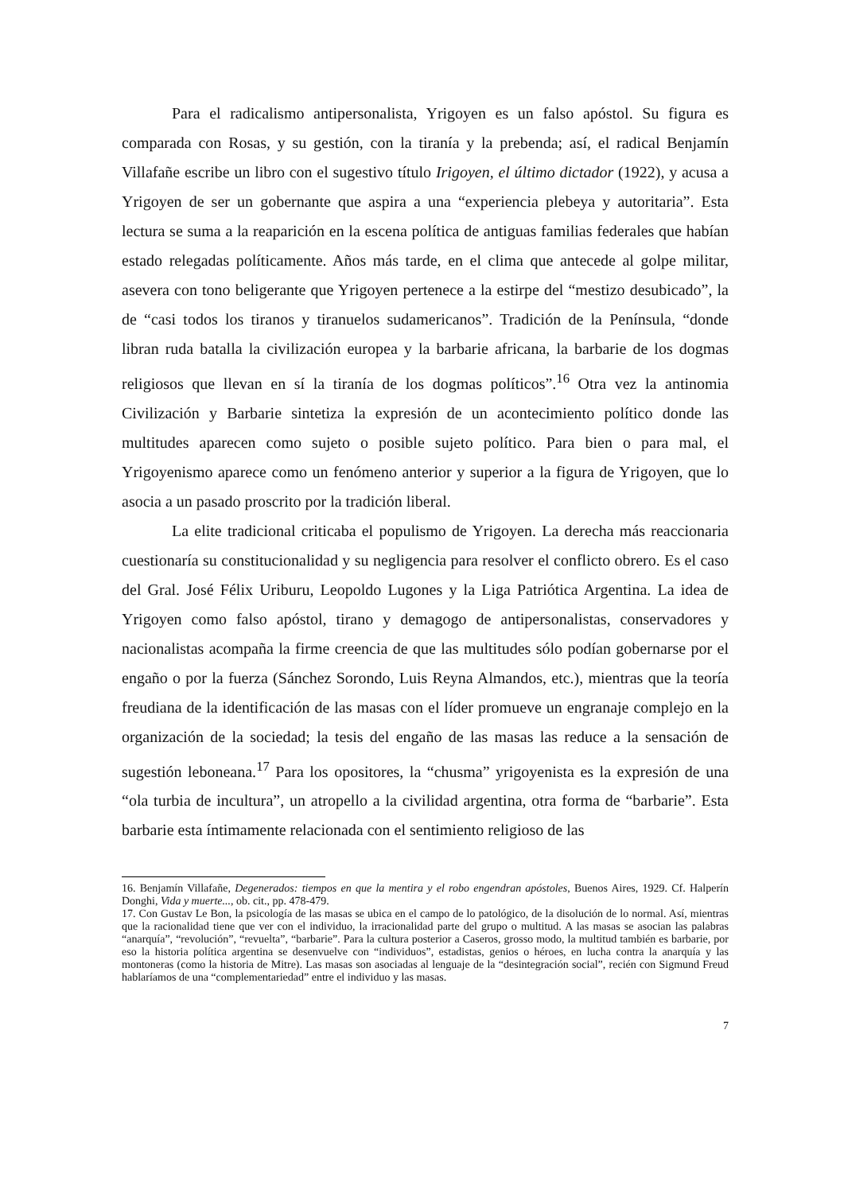Para el radicalismo antipersonalista, Yrigoyen es un falso apóstol. Su figura es comparada con Rosas, y su gestión, con la tiranía y la prebenda; así, el radical Benjamín Villafañe escribe un libro con el sugestivo título Irigoyen, el último dictador (1922), y acusa a Yrigoyen de ser un gobernante que aspira a una “experiencia plebeya y autoritaria”. Esta lectura se suma a la reaparición en la escena política de antiguas familias federales que habían estado relegadas políticamente. Años más tarde, en el clima que antecede al golpe militar, asevera con tono beligerante que Yrigoyen pertenece a la estirpe del “mestizo desubicado”, la de “casi todos los tiranos y tiranuelos sudamericanos”. Tradición de la Península, “donde libran ruda batalla la civilización europea y la barbarie africana, la barbarie de los dogmas religiosos que llevan en sí la tiranía de los dogmas políticos”.<sup>16</sup> Otra vez la antinomia Civilización y Barbarie sintetiza la expresión de un acontecimiento político donde las multitudes aparecen como sujeto o posible sujeto político. Para bien o para mal, el Yrigoyenismo aparece como un fenómeno anterior y superior a la figura de Yrigoyen, que lo asocia a un pasado proscrito por la tradición liberal.
La elite tradicional criticaba el populismo de Yrigoyen. La derecha más reaccionaria cuestionaría su constitucionalidad y su negligencia para resolver el conflicto obrero. Es el caso del Gral. José Félix Uriburu, Leopoldo Lugones y la Liga Patriótica Argentina. La idea de Yrigoyen como falso apóstol, tirano y demagogo de antipersonalistas, conservadores y nacionalistas acompaña la firme creencia de que las multitudes sólo podían gobernarse por el engaño o por la fuerza (Sánchez Sorondo, Luis Reyna Almandos, etc.), mientras que la teoría freudiana de la identificación de las masas con el líder promueve un engranaje complejo en la organización de la sociedad; la tesis del engaño de las masas las reduce a la sensación de sugestión leboneana.<sup>17</sup> Para los opositores, la “chusma” yrigoyenista es la expresión de una “ola turbia de incultura”, un atropello a la civilidad argentina, otra forma de “barbarie”. Esta barbarie esta íntimamente relacionada con el sentimiento religioso de las
16. Benjamín Villafañe, Degenerados: tiempos en que la mentira y el robo engendran apóstoles, Buenos Aires, 1929. Cf. Halperín Donghi, Vida y muerte..., ob. cit., pp. 478-479.
17. Con Gustav Le Bon, la psicología de las masas se ubica en el campo de lo patológico, de la disolución de lo normal. Así, mientras que la racionalidad tiene que ver con el individuo, la irracionalidad parte del grupo o multitud. A las masas se asocian las palabras “anarquía”, “revolución”, “revuelta”, “barbarie”. Para la cultura posterior a Caseros, grosso modo, la multitud también es barbarie, por eso la historia política argentina se desenvuelve con “individuos”, estadistas, genios o héroes, en lucha contra la anarquía y las montoneras (como la historia de Mitre). Las masas son asociadas al lenguaje de la “desintegración social”, recién con Sigmund Freud hablaríamos de una “complementariedad” entre el individuo y las masas.
7